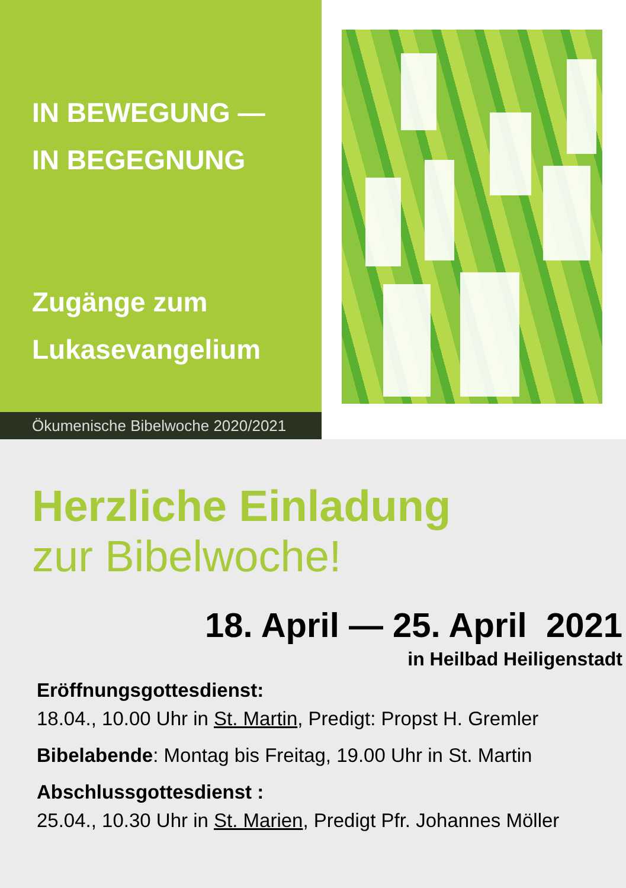IN BEWEGUNG —
IN BEGEGNUNG
Zugänge zum
Lukasevangelium
Ökumenische Bibelwoche 2020/2021
Herzliche Einladung
zur Bibelwoche!
18. April — 25. April 2021
in Heilbad Heiligenstadt
Eröffnungsgottesdienst:
18.04., 10.00 Uhr in St. Martin, Predigt: Propst H. Gremler
Bibelabende: Montag bis Freitag, 19.00 Uhr in St. Martin
Abschlussgottesdienst :
25.04., 10.30 Uhr in St. Marien, Predigt Pfr. Johannes Möller